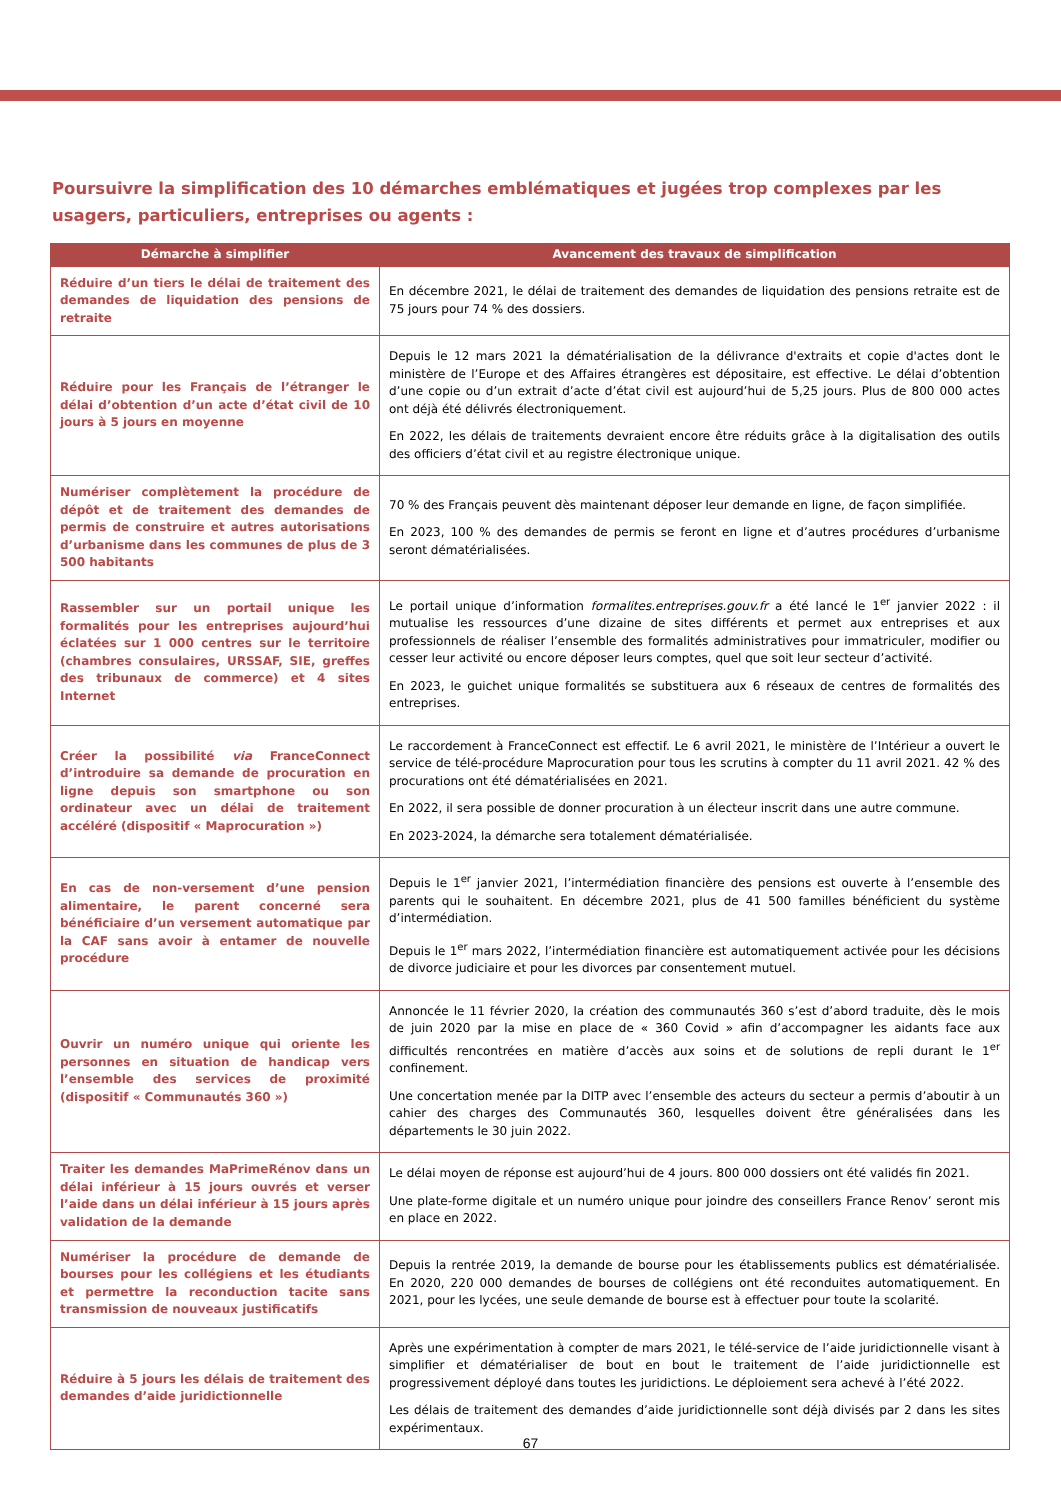Poursuivre la simplification des 10 démarches emblématiques et jugées trop complexes par les usagers, particuliers, entreprises ou agents :
| Démarche à simplifier | Avancement des travaux de simplification |
| --- | --- |
| Réduire d’un tiers le délai de traitement des demandes de liquidation des pensions de retraite | En décembre 2021, le délai de traitement des demandes de liquidation des pensions retraite est de 75 jours pour 74 % des dossiers. |
| Réduire pour les Français de l’étranger le délai d’obtention d’un acte d’état civil de 10 jours à 5 jours en moyenne | Depuis le 12 mars 2021 la dématérialisation de la délivrance d'extraits et copie d'actes dont le ministère de l’Europe et des Affaires étrangères est dépositaire, est effective. Le délai d’obtention d’une copie ou d’un extrait d’acte d’état civil est aujourd’hui de 5,25 jours. Plus de 800 000 actes ont déjà été délivrés électroniquement. En 2022, les délais de traitements devraient encore être réduits grâce à la digitalisation des outils des officiers d’état civil et au registre électronique unique. |
| Numériser complètement la procédure de dépôt et de traitement des demandes de permis de construire et autres autorisations d’urbanisme dans les communes de plus de 3 500 habitants | 70 % des Français peuvent dès maintenant déposer leur demande en ligne, de façon simplifiée. En 2023, 100 % des demandes de permis se feront en ligne et d’autres procédures d’urbanisme seront dématérialisées. |
| Rassembler sur un portail unique les formalités pour les entreprises aujourd’hui éclatées sur 1 000 centres sur le territoire (chambres consulaires, URSSAF, SIE, greffes des tribunaux de commerce) et 4 sites Internet | Le portail unique d’information formalites.entreprises.gouv.fr a été lancé le 1<sup>er</sup> janvier 2022 : il mutualise les ressources d’une dizaine de sites différents et permet aux entreprises et aux professionnels de réaliser l’ensemble des formalités administratives pour immatriculer, modifier ou cesser leur activité ou encore déposer leurs comptes, quel que soit leur secteur d’activité. En 2023, le guichet unique formalités se substituera aux 6 réseaux de centres de formalités des entreprises. |
| Créer la possibilité via FranceConnect d’introduire sa demande de procuration en ligne depuis son smartphone ou son ordinateur avec un délai de traitement accéléré (dispositif « Maprocuration ») | Le raccordement à FranceConnect est effectif. Le 6 avril 2021, le ministère de l’Intérieur a ouvert le service de télé-procédure Maprocuration pour tous les scrutins à compter du 11 avril 2021. 42 % des procurations ont été dématérialisées en 2021. En 2022, il sera possible de donner procuration à un électeur inscrit dans une autre commune. En 2023-2024, la démarche sera totalement dématérialisée. |
| En cas de non-versement d’une pension alimentaire, le parent concerné sera bénéficiaire d’un versement automatique par la CAF sans avoir à entamer de nouvelle procédure | Depuis le 1<sup>er</sup> janvier 2021, l’intermédiation financière des pensions est ouverte à l’ensemble des parents qui le souhaitent. En décembre 2021, plus de 41 500 familles bénéficient du système d’intermédiation. Depuis le 1<sup>er</sup> mars 2022, l’intermédiation financière est automatiquement activée pour les décisions de divorce judiciaire et pour les divorces par consentement mutuel. |
| Ouvrir un numéro unique qui oriente les personnes en situation de handicap vers l’ensemble des services de proximité (dispositif « Communautés 360 ») | Annoncée le 11 février 2020, la création des communautés 360 s’est d’abord traduite, dès le mois de juin 2020 par la mise en place de « 360 Covid » afin d’accompagner les aidants face aux difficultés rencontrées en matière d’accès aux soins et de solutions de repli durant le 1<sup>er</sup> confinement. Une concertation menée par la DITP avec l’ensemble des acteurs du secteur a permis d’aboutir à un cahier des charges des Communautés 360, lesquelles doivent être généralisées dans les départements le 30 juin 2022. |
| Traiter les demandes MaPrimeRénov dans un délai inférieur à 15 jours ouvrés et verser l’aide dans un délai inférieur à 15 jours après validation de la demande | Le délai moyen de réponse est aujourd’hui de 4 jours. 800 000 dossiers ont été validés fin 2021. Une plate-forme digitale et un numéro unique pour joindre des conseillers France Renov’ seront mis en place en 2022. |
| Numériser la procédure de demande de bourses pour les collégiens et les étudiants et permettre la reconduction tacite sans transmission de nouveaux justificatifs | Depuis la rentrée 2019, la demande de bourse pour les établissements publics est dématérialisée. En 2020, 220 000 demandes de bourses de collégiens ont été reconduites automatiquement. En 2021, pour les lycées, une seule demande de bourse est à effectuer pour toute la scolarité. |
| Réduire à 5 jours les délais de traitement des demandes d’aide juridictionnelle | Après une expérimentation à compter de mars 2021, le télé-service de l’aide juridictionnelle visant à simplifier et dématérialiser de bout en bout le traitement de l’aide juridictionnelle est progressivement déployé dans toutes les juridictions. Le déploiement sera achevé à l’été 2022. Les délais de traitement des demandes d’aide juridictionnelle sont déjà divisés par 2 dans les sites expérimentaux. |
67